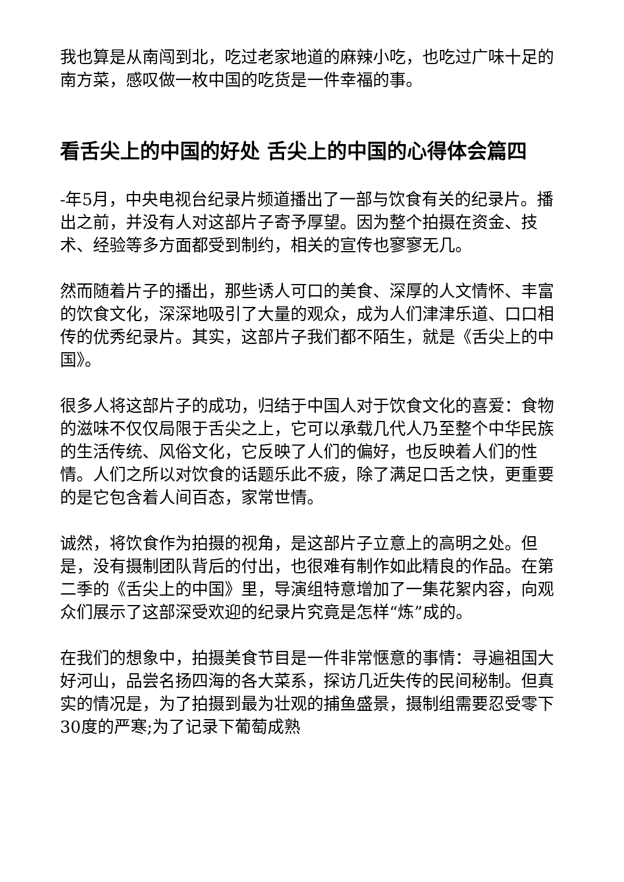我也算是从南闯到北，吃过老家地道的麻辣小吃，也吃过广味十足的南方菜，感叹做一枚中国的吃货是一件幸福的事。
看舌尖上的中国的好处 舌尖上的中国的心得体会篇四
-年5月，中央电视台纪录片频道播出了一部与饮食有关的纪录片。播出之前，并没有人对这部片子寄予厚望。因为整个拍摄在资金、技术、经验等多方面都受到制约，相关的宣传也寥寥无几。
然而随着片子的播出，那些诱人可口的美食、深厚的人文情怀、丰富的饮食文化，深深地吸引了大量的观众，成为人们津津乐道、口口相传的优秀纪录片。其实，这部片子我们都不陌生，就是《舌尖上的中国》。
很多人将这部片子的成功，归结于中国人对于饮食文化的喜爱：食物的滋味不仅仅局限于舌尖之上，它可以承载几代人乃至整个中华民族的生活传统、风俗文化，它反映了人们的偏好，也反映着人们的性情。人们之所以对饮食的话题乐此不疲，除了满足口舌之快，更重要的是它包含着人间百态，家常世情。
诚然，将饮食作为拍摄的视角，是这部片子立意上的高明之处。但是，没有摄制团队背后的付出，也很难有制作如此精良的作品。在第二季的《舌尖上的中国》里，导演组特意增加了一集花絮内容，向观众们展示了这部深受欢迎的纪录片究竟是怎样“炼”成的。
在我们的想象中，拍摄美食节目是一件非常惬意的事情：寻遍祖国大好河山，品尝名扬四海的各大菜系，探访几近失传的民间秘制。但真实的情况是，为了拍摄到最为壮观的捕鱼盛景，摄制组需要忍受零下30度的严寒;为了记录下葡萄成熟